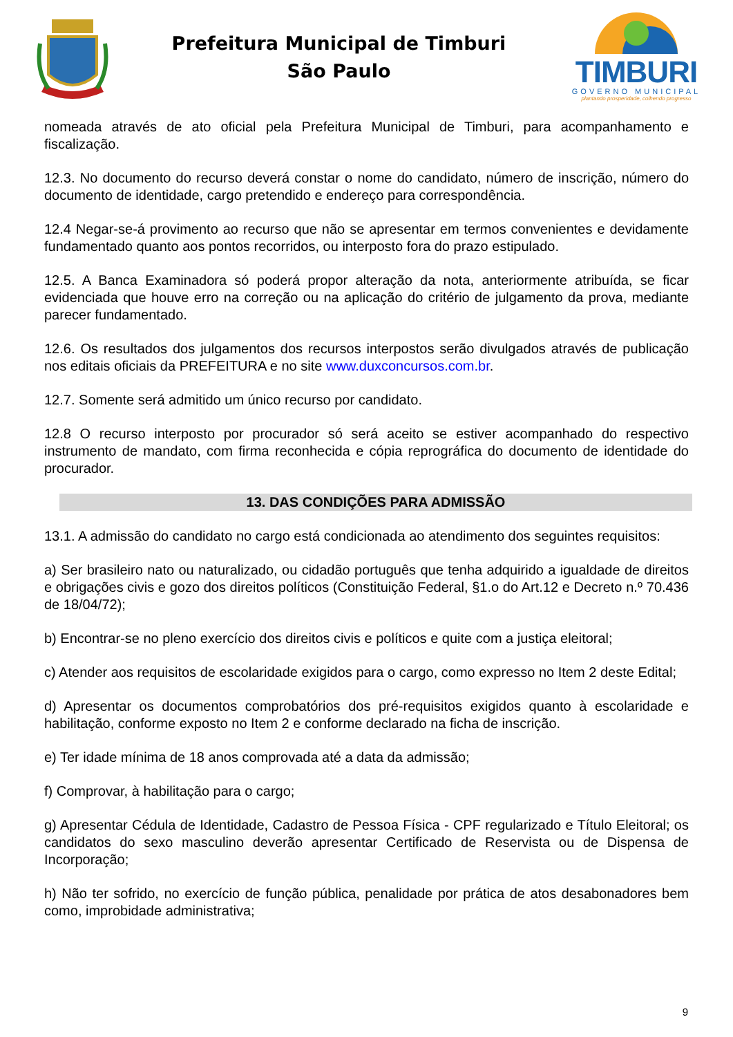Prefeitura Municipal de Timburi
São Paulo
TIMBURI
GOVERNO MUNICIPAL
plantando prosperidade, colhendo progresso
nomeada através de ato oficial pela Prefeitura Municipal de Timburi, para acompanhamento e fiscalização.
12.3. No documento do recurso deverá constar o nome do candidato, número de inscrição, número do documento de identidade, cargo pretendido e endereço para correspondência.
12.4 Negar-se-á provimento ao recurso que não se apresentar em termos convenientes e devidamente fundamentado quanto aos pontos recorridos, ou interposto fora do prazo estipulado.
12.5. A Banca Examinadora só poderá propor alteração da nota, anteriormente atribuída, se ficar evidenciada que houve erro na correção ou na aplicação do critério de julgamento da prova, mediante parecer fundamentado.
12.6. Os resultados dos julgamentos dos recursos interpostos serão divulgados através de publicação nos editais oficiais da PREFEITURA e no site www.duxconcursos.com.br.
12.7. Somente será admitido um único recurso por candidato.
12.8 O recurso interposto por procurador só será aceito se estiver acompanhado do respectivo instrumento de mandato, com firma reconhecida e cópia reprográfica do documento de identidade do procurador.
13. DAS CONDIÇÕES PARA ADMISSÃO
13.1. A admissão do candidato no cargo está condicionada ao atendimento dos seguintes requisitos:
a) Ser brasileiro nato ou naturalizado, ou cidadão português que tenha adquirido a igualdade de direitos e obrigações civis e gozo dos direitos políticos (Constituição Federal, §1.o do Art.12 e Decreto n.º 70.436 de 18/04/72);
b) Encontrar-se no pleno exercício dos direitos civis e políticos e quite com a justiça eleitoral;
c) Atender aos requisitos de escolaridade exigidos para o cargo, como expresso no Item 2 deste Edital;
d) Apresentar os documentos comprobatórios dos pré-requisitos exigidos quanto à escolaridade e habilitação, conforme exposto no Item 2 e conforme declarado na ficha de inscrição.
e) Ter idade mínima de 18 anos comprovada até a data da admissão;
f) Comprovar, à habilitação para o cargo;
g) Apresentar Cédula de Identidade, Cadastro de Pessoa Física - CPF regularizado e Título Eleitoral; os candidatos do sexo masculino deverão apresentar Certificado de Reservista ou de Dispensa de Incorporação;
h) Não ter sofrido, no exercício de função pública, penalidade por prática de atos desabonadores bem como, improbidade administrativa;
9